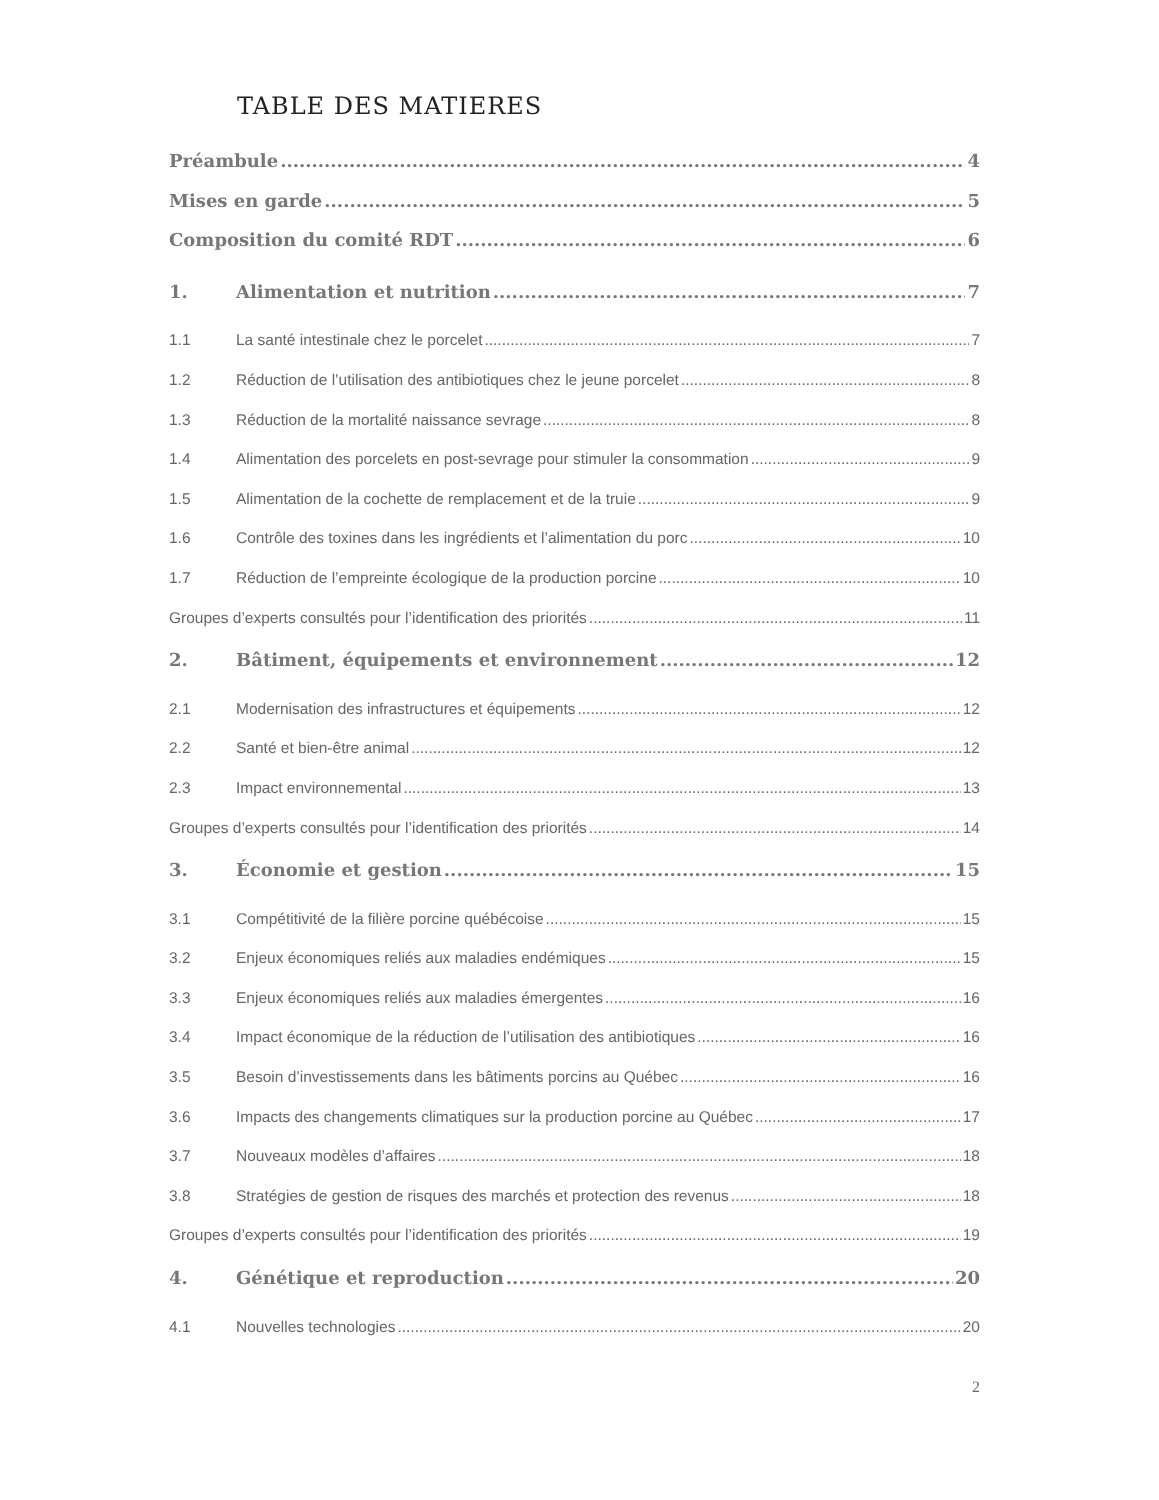TABLE DES MATIERES
Préambule 4
Mises en garde 5
Composition du comité RDT 6
1. Alimentation et nutrition 7
1.1 La santé intestinale chez le porcelet 7
1.2 Réduction de l’utilisation des antibiotiques chez le jeune porcelet 8
1.3 Réduction de la mortalité naissance sevrage 8
1.4 Alimentation des porcelets en post-sevrage pour stimuler la consommation 9
1.5 Alimentation de la cochette de remplacement et de la truie 9
1.6 Contrôle des toxines dans les ingrédients et l’alimentation du porc 10
1.7 Réduction de l’empreinte écologique de la production porcine 10
Groupes d’experts consultés pour l’identification des priorités 11
2. Bâtiment, équipements et environnement 12
2.1 Modernisation des infrastructures et équipements 12
2.2 Santé et bien-être animal 12
2.3 Impact environnemental 13
Groupes d’experts consultés pour l’identification des priorités 14
3. Économie et gestion 15
3.1 Compétitivité de la filière porcine québécoise 15
3.2 Enjeux économiques reliés aux maladies endémiques 15
3.3 Enjeux économiques reliés aux maladies émergentes 16
3.4 Impact économique de la réduction de l’utilisation des antibiotiques 16
3.5 Besoin d’investissements dans les bâtiments porcins au Québec 16
3.6 Impacts des changements climatiques sur la production porcine au Québec 17
3.7 Nouveaux modèles d’affaires 18
3.8 Stratégies de gestion de risques des marchés et protection des revenus 18
Groupes d’experts consultés pour l’identification des priorités 19
4. Génétique et reproduction 20
4.1 Nouvelles technologies 20
2